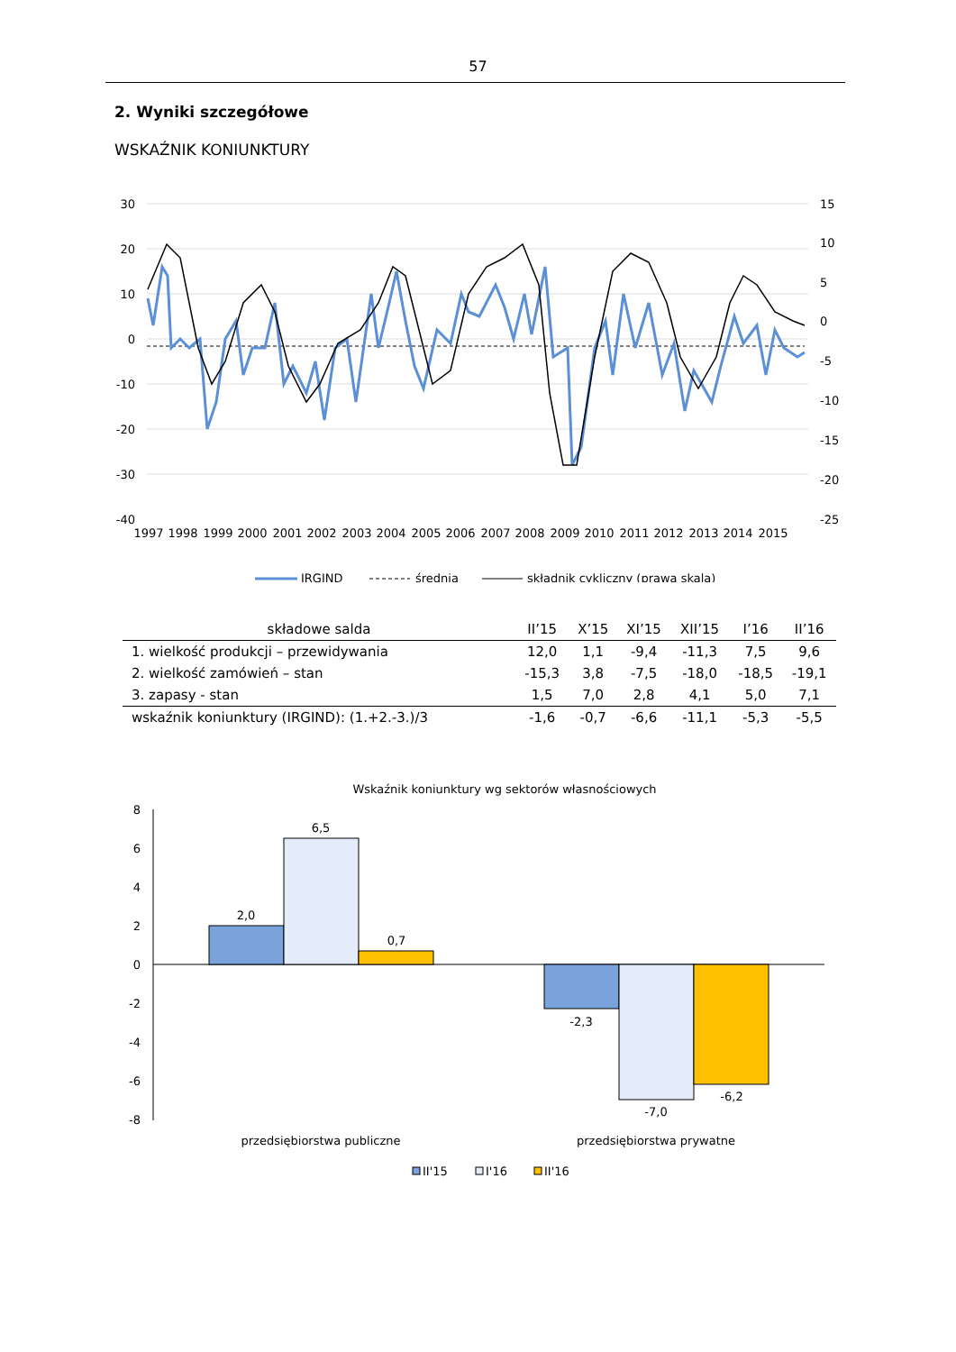57
2. Wyniki szczegółowe
WSKAŹNIK KONIUNKTURY
30
20
10
0
-10
-20
-30
-40
15
10
5
0
-5
-10
-15
-20
-25
1997
1998
1999
2000
2001
2002
2003
2004
2005
2006
2007
2008
2009
2010
2011
2012
2013
2014
2015
IRGIND
średnia
składnik cykliczny (prawa skala)
| składowe salda | II’15 | X’15 | XI’15 | XII’15 | I’16 | II’16 |
| --- | --- | --- | --- | --- | --- | --- |
| 1. wielkość produkcji – przewidywania | 12,0 | 1,1 | -9,4 | -11,3 | 7,5 | 9,6 |
| 2. wielkość zamówień – stan | -15,3 | 3,8 | -7,5 | -18,0 | -18,5 | -19,1 |
| 3. zapasy - stan | 1,5 | 7,0 | 2,8 | 4,1 | 5,0 | 7,1 |
| wskaźnik koniunktury (IRGIND): (1.+2.-3.)/3 | -1,6 | -0,7 | -6,6 | -11,1 | -5,3 | -5,5 |
Wskaźnik koniunktury wg sektorów własnościowych
8
6
4
2
0
-2
-4
-6
-8
2,0
6,5
0,7
-2,3
-7,0
-6,2
przedsiębiorstwa publiczne
przedsiębiorstwa prywatne
II'15
I'16
II'16